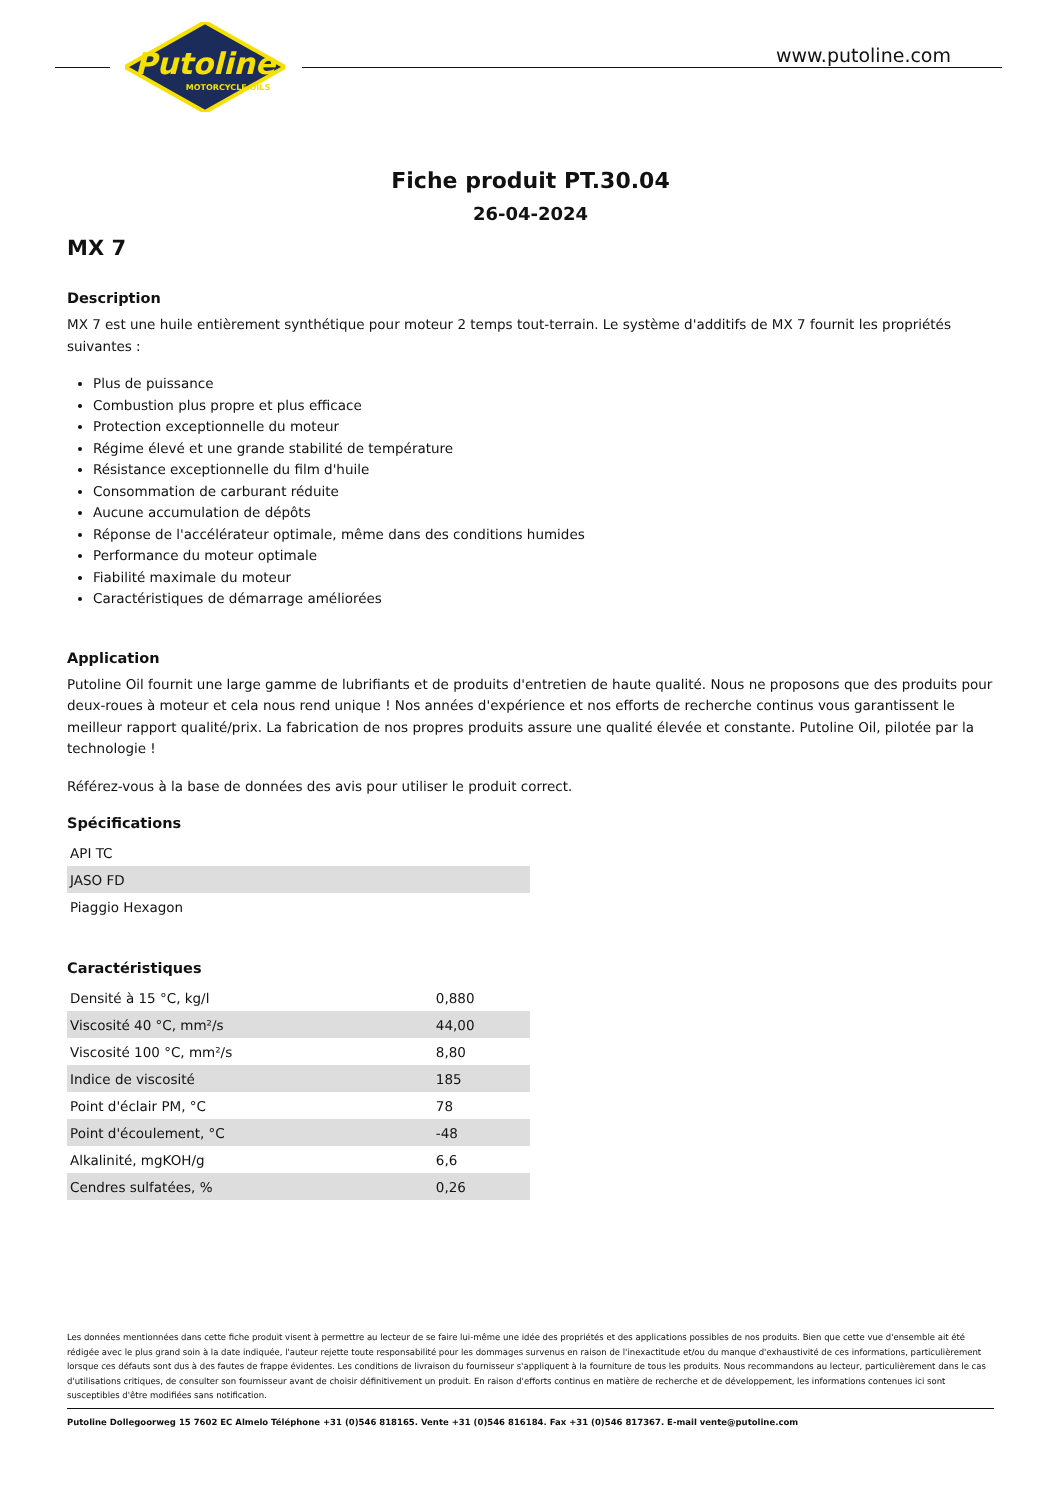Putoline
MOTORCYCLE OILS
www.putoline.com
Fiche produit PT.30.04
26-04-2024
MX 7
Description
MX 7 est une huile entièrement synthétique pour moteur 2 temps tout-terrain. Le système d'additifs de MX 7 fournit les propriétés suivantes :
Plus de puissance
Combustion plus propre et plus efficace
Protection exceptionnelle du moteur
Régime élevé et une grande stabilité de température
Résistance exceptionnelle du film d'huile
Consommation de carburant réduite
Aucune accumulation de dépôts
Réponse de l'accélérateur optimale, même dans des conditions humides
Performance du moteur optimale
Fiabilité maximale du moteur
Caractéristiques de démarrage améliorées
Application
Putoline Oil fournit une large gamme de lubrifiants et de produits d'entretien de haute qualité. Nous ne proposons que des produits pour deux-roues à moteur et cela nous rend unique ! Nos années d'expérience et nos efforts de recherche continus vous garantissent le meilleur rapport qualité/prix. La fabrication de nos propres produits assure une qualité élevée et constante. Putoline Oil, pilotée par la technologie !
Référez-vous à la base de données des avis pour utiliser le produit correct.
Spécifications
| API TC |
| JASO FD |
| Piaggio Hexagon |
Caractéristiques
| Densité à 15 °C, kg/l | 0,880 |
| Viscosité 40 °C, mm²/s | 44,00 |
| Viscosité 100 °C, mm²/s | 8,80 |
| Indice de viscosité | 185 |
| Point d'éclair PM, °C | 78 |
| Point d'écoulement, °C | -48 |
| Alkalinité, mgKOH/g | 6,6 |
| Cendres sulfatées, % | 0,26 |
Les données mentionnées dans cette fiche produit visent à permettre au lecteur de se faire lui-même une idée des propriétés et des applications possibles de nos produits. Bien que cette vue d'ensemble ait été rédigée avec le plus grand soin à la date indiquée, l'auteur rejette toute responsabilité pour les dommages survenus en raison de l'inexactitude et/ou du manque d'exhaustivité de ces informations, particulièrement lorsque ces défauts sont dus à des fautes de frappe évidentes. Les conditions de livraison du fournisseur s'appliquent à la fourniture de tous les produits. Nous recommandons au lecteur, particulièrement dans le cas d'utilisations critiques, de consulter son fournisseur avant de choisir définitivement un produit. En raison d'efforts continus en matière de recherche et de développement, les informations contenues ici sont susceptibles d'être modifiées sans notification.
Putoline Dollegoorweg 15 7602 EC Almelo Téléphone +31 (0)546 818165. Vente +31 (0)546 816184. Fax +31 (0)546 817367. E-mail vente@putoline.com